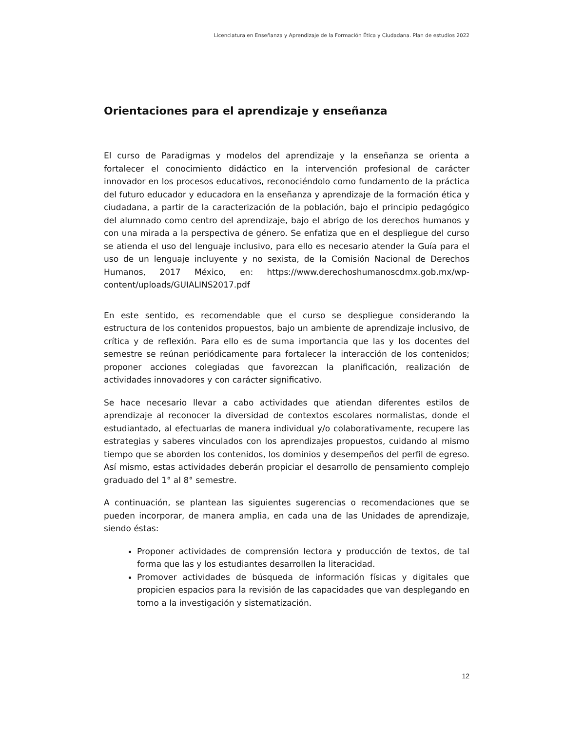Licenciatura en Enseñanza y Aprendizaje de la Formación Ética y Ciudadana. Plan de estudios 2022
Orientaciones para el aprendizaje y enseñanza
El curso de Paradigmas y modelos del aprendizaje y la enseñanza se orienta a fortalecer el conocimiento didáctico en la intervención profesional de carácter innovador en los procesos educativos, reconociéndolo como fundamento de la práctica del futuro educador y educadora en la enseñanza y aprendizaje de la formación ética y ciudadana, a partir de la caracterización de la población, bajo el principio pedagógico del alumnado como centro del aprendizaje, bajo el abrigo de los derechos humanos y con una mirada a la perspectiva de género. Se enfatiza que en el despliegue del curso se atienda el uso del lenguaje inclusivo, para ello es necesario atender la Guía para el uso de un lenguaje incluyente y no sexista, de la Comisión Nacional de Derechos Humanos, 2017 México, en: https://www.derechoshumanoscdmx.gob.mx/wp-content/uploads/GUIALINS2017.pdf
En este sentido, es recomendable que el curso se despliegue considerando la estructura de los contenidos propuestos, bajo un ambiente de aprendizaje inclusivo, de crítica y de reflexión. Para ello es de suma importancia que las y los docentes del semestre se reúnan periódicamente para fortalecer la interacción de los contenidos; proponer acciones colegiadas que favorezcan la planificación, realización de actividades innovadores y con carácter significativo.
Se hace necesario llevar a cabo actividades que atiendan diferentes estilos de aprendizaje al reconocer la diversidad de contextos escolares normalistas, donde el estudiantado, al efectuarlas de manera individual y/o colaborativamente, recupere las estrategias y saberes vinculados con los aprendizajes propuestos, cuidando al mismo tiempo que se aborden los contenidos, los dominios y desempeños del perfil de egreso. Así mismo, estas actividades deberán propiciar el desarrollo de pensamiento complejo graduado del 1° al 8° semestre.
A continuación, se plantean las siguientes sugerencias o recomendaciones que se pueden incorporar, de manera amplia, en cada una de las Unidades de aprendizaje, siendo éstas:
Proponer actividades de comprensión lectora y producción de textos, de tal forma que las y los estudiantes desarrollen la literacidad.
Promover actividades de búsqueda de información físicas y digitales que propicien espacios para la revisión de las capacidades que van desplegando en torno a la investigación y sistematización.
12